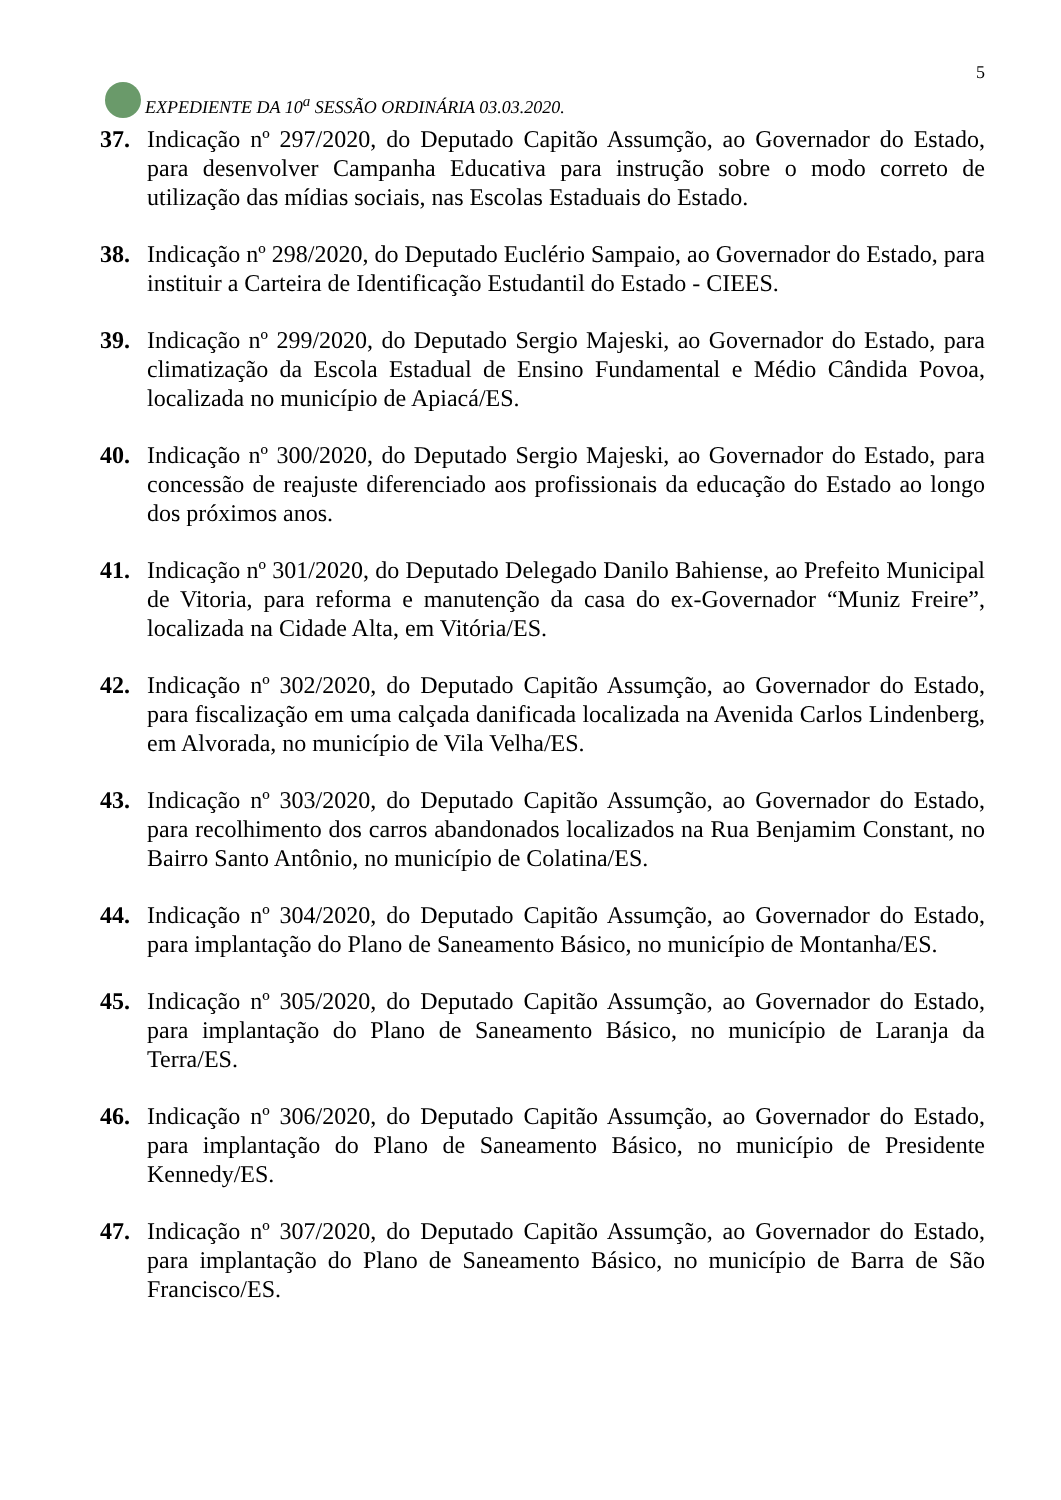EXPEDIENTE DA 10<sup>a</sup> SESSÃO ORDINÁRIA 03.03.2020.
5
37. Indicação nº 297/2020, do Deputado Capitão Assumção, ao Governador do Estado, para desenvolver Campanha Educativa para instrução sobre o modo correto de utilização das mídias sociais, nas Escolas Estaduais do Estado.
38. Indicação nº 298/2020, do Deputado Euclério Sampaio, ao Governador do Estado, para instituir a Carteira de Identificação Estudantil do Estado - CIEES.
39. Indicação nº 299/2020, do Deputado Sergio Majeski, ao Governador do Estado, para climatização da Escola Estadual de Ensino Fundamental e Médio Cândida Povoa, localizada no município de Apiacá/ES.
40. Indicação nº 300/2020, do Deputado Sergio Majeski, ao Governador do Estado, para concessão de reajuste diferenciado aos profissionais da educação do Estado ao longo dos próximos anos.
41. Indicação nº 301/2020, do Deputado Delegado Danilo Bahiense, ao Prefeito Municipal de Vitoria, para reforma e manutenção da casa do ex-Governador “Muniz Freire”, localizada na Cidade Alta, em Vitória/ES.
42. Indicação nº 302/2020, do Deputado Capitão Assumção, ao Governador do Estado, para fiscalização em uma calçada danificada localizada na Avenida Carlos Lindenberg, em Alvorada, no município de Vila Velha/ES.
43. Indicação nº 303/2020, do Deputado Capitão Assumção, ao Governador do Estado, para recolhimento dos carros abandonados localizados na Rua Benjamim Constant, no Bairro Santo Antônio, no município de Colatina/ES.
44. Indicação nº 304/2020, do Deputado Capitão Assumção, ao Governador do Estado, para implantação do Plano de Saneamento Básico, no município de Montanha/ES.
45. Indicação nº 305/2020, do Deputado Capitão Assumção, ao Governador do Estado, para implantação do Plano de Saneamento Básico, no município de Laranja da Terra/ES.
46. Indicação nº 306/2020, do Deputado Capitão Assumção, ao Governador do Estado, para implantação do Plano de Saneamento Básico, no município de Presidente Kennedy/ES.
47. Indicação nº 307/2020, do Deputado Capitão Assumção, ao Governador do Estado, para implantação do Plano de Saneamento Básico, no município de Barra de São Francisco/ES.